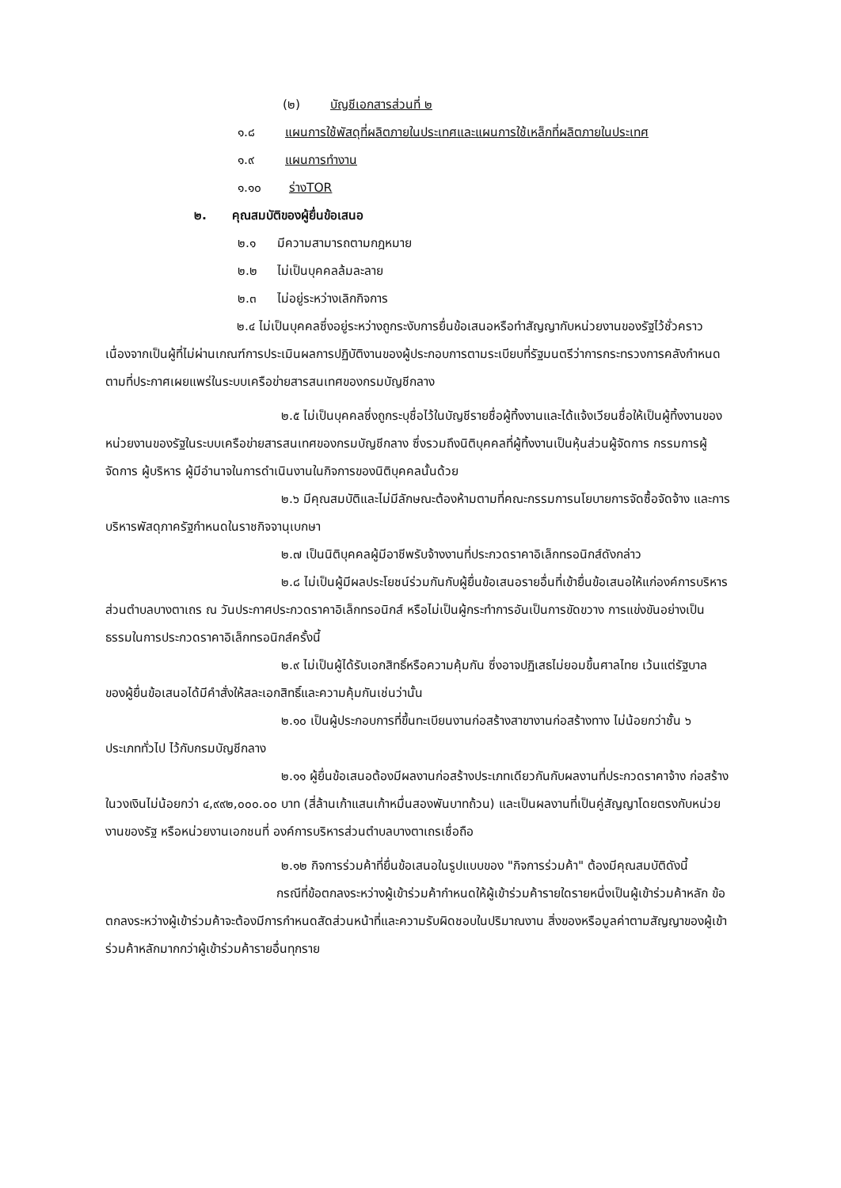(๒) บัญชีเอกสารส่วนที่ ๒
๑.๘ แผนการใช้พัสดุที่ผลิตภายในประเทศและแผนการใช้เหล็กที่ผลิตภายในประเทศ
๑.๙ แผนการทำงาน
๑.๑๐ ร่างTOR
๒. คุณสมบัติของผู้ยื่นข้อเสนอ
๒.๑ มีความสามารถตามกฎหมาย
๒.๒ ไม่เป็นบุคคลล้มละลาย
๒.๓ ไม่อยู่ระหว่างเลิกกิจการ
๒.๔ ไม่เป็นบุคคลซึ่งอยู่ระหว่างถูกระงับการยื่นข้อเสนอหรือทำสัญญากับหน่วยงานของรัฐไว้ชั่วคราว เนื่องจากเป็นผู้ที่ไม่ผ่านเกณฑ์การประเมินผลการปฏิบัติงานของผู้ประกอบการตามระเบียบที่รัฐมนตรีว่าการกระทรวงการคลังกำหนดตามที่ประกาศเผยแพร่ในระบบเครือข่ายสารสนเทศของกรมบัญชีกลาง
๒.๕ ไม่เป็นบุคคลซึ่งถูกระบุชื่อไว้ในบัญชีรายชื่อผู้ทิ้งงานและได้แจ้งเวียนชื่อให้เป็นผู้ทิ้งงานของหน่วยงานของรัฐในระบบเครือข่ายสารสนเทศของกรมบัญชีกลาง ซึ่งรวมถึงนิติบุคคลที่ผู้ทิ้งงานเป็นหุ้นส่วนผู้จัดการ กรรมการผู้จัดการ ผู้บริหาร ผู้มีอำนาจในการดำเนินงานในกิจการของนิติบุคคลนั้นด้วย
๒.๖ มีคุณสมบัติและไม่มีลักษณะต้องห้ามตามที่คณะกรรมการนโยบายการจัดซื้อจัดจ้าง และการบริหารพัสดุภาครัฐกำหนดในราชกิจจานุเบกษา
๒.๗ เป็นนิติบุคคลผู้มีอาชีพรับจ้างงานที่ประกวดราคาอิเล็กทรอนิกส์ดังกล่าว
๒.๘ ไม่เป็นผู้มีผลประโยชน์ร่วมกันกับผู้ยื่นข้อเสนอรายอื่นที่เข้ายื่นข้อเสนอให้แก่องค์การบริหารส่วนตำบลบางตาเถร ณ วันประกาศประกวดราคาอิเล็กทรอนิกส์ หรือไม่เป็นผู้กระทำการอันเป็นการขัดขวาง การแข่งขันอย่างเป็นธรรมในการประกวดราคาอิเล็กทรอนิกส์ครั้งนี้
๒.๙ ไม่เป็นผู้ได้รับเอกสิทธิ์หรือความคุ้มกัน ซึ่งอาจปฏิเสธไม่ยอมขึ้นศาลไทย เว้นแต่รัฐบาล ของผู้ยื่นข้อเสนอได้มีคำสั่งให้สละเอกสิทธิ์และความคุ้มกันเช่นว่านั้น
๒.๑๐ เป็นผู้ประกอบการที่ขึ้นทะเบียนงานก่อสร้างสาขางานก่อสร้างทาง ไม่น้อยกว่าชั้น ๖ ประเภททั่วไป ไว้กับกรมบัญชีกลาง
๒.๑๑ ผู้ยื่นข้อเสนอต้องมีผลงานก่อสร้างประเภทเดียวกันกับผลงานที่ประกวดราคาจ้าง ก่อสร้างในวงเงินไม่น้อยกว่า ๔,๙๙๒,๐๐๐.๐๐ บาท (สี่ล้านเก้าแสนเก้าหมื่นสองพันบาทถ้วน) และเป็นผลงานที่เป็นคู่สัญญาโดยตรงกับหน่วยงานของรัฐ หรือหน่วยงานเอกชนที่ องค์การบริหารส่วนตำบลบางตาเถรเชื่อถือ
๒.๑๒ กิจการร่วมค้าที่ยื่นข้อเสนอในรูปแบบของ "กิจการร่วมค้า" ต้องมีคุณสมบัติดังนี้
กรณีที่ข้อตกลงระหว่างผู้เข้าร่วมค้ากำหนดให้ผู้เข้าร่วมค้ารายใดรายหนึ่งเป็นผู้เข้าร่วมค้าหลัก ข้อตกลงระหว่างผู้เข้าร่วมค้าจะต้องมีการกำหนดสัดส่วนหน้าที่และความรับผิดชอบในปริมาณงาน สิ่งของหรือมูลค่าตามสัญญาของผู้เข้าร่วมค้าหลักมากกว่าผู้เข้าร่วมค้ารายอื่นทุกราย